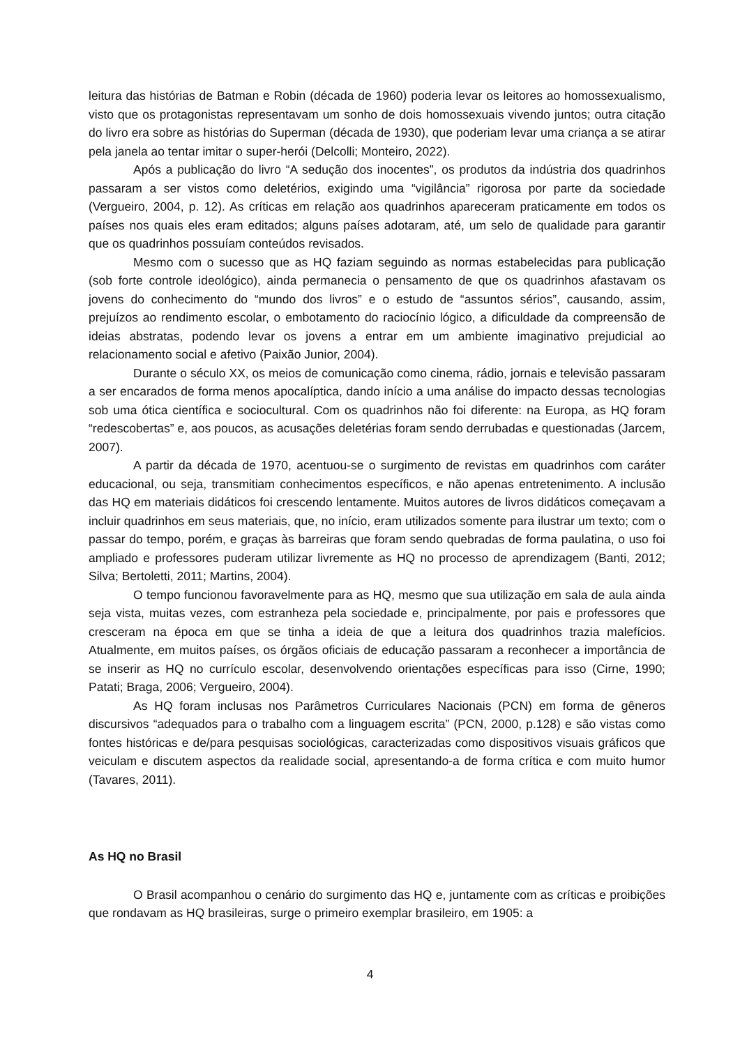leitura das histórias de Batman e Robin (década de 1960) poderia levar os leitores ao homossexualismo, visto que os protagonistas representavam um sonho de dois homossexuais vivendo juntos; outra citação do livro era sobre as histórias do Superman (década de 1930), que poderiam levar uma criança a se atirar pela janela ao tentar imitar o super-herói (Delcolli; Monteiro, 2022).
Após a publicação do livro “A sedução dos inocentes”, os produtos da indústria dos quadrinhos passaram a ser vistos como deletérios, exigindo uma “vigilância” rigorosa por parte da sociedade (Vergueiro, 2004, p. 12). As críticas em relação aos quadrinhos apareceram praticamente em todos os países nos quais eles eram editados; alguns países adotaram, até, um selo de qualidade para garantir que os quadrinhos possuíam conteúdos revisados.
Mesmo com o sucesso que as HQ faziam seguindo as normas estabelecidas para publicação (sob forte controle ideológico), ainda permanecia o pensamento de que os quadrinhos afastavam os jovens do conhecimento do “mundo dos livros” e o estudo de “assuntos sérios”, causando, assim, prejuízos ao rendimento escolar, o embotamento do raciocínio lógico, a dificuldade da compreensão de ideias abstratas, podendo levar os jovens a entrar em um ambiente imaginativo prejudicial ao relacionamento social e afetivo (Paixão Junior, 2004).
Durante o século XX, os meios de comunicação como cinema, rádio, jornais e televisão passaram a ser encarados de forma menos apocalíptica, dando início a uma análise do impacto dessas tecnologias sob uma ótica científica e sociocultural. Com os quadrinhos não foi diferente: na Europa, as HQ foram “redescobertas” e, aos poucos, as acusações deletérias foram sendo derrubadas e questionadas (Jarcem, 2007).
A partir da década de 1970, acentuou-se o surgimento de revistas em quadrinhos com caráter educacional, ou seja, transmitiam conhecimentos específicos, e não apenas entretenimento. A inclusão das HQ em materiais didáticos foi crescendo lentamente. Muitos autores de livros didáticos começavam a incluir quadrinhos em seus materiais, que, no início, eram utilizados somente para ilustrar um texto; com o passar do tempo, porém, e graças às barreiras que foram sendo quebradas de forma paulatina, o uso foi ampliado e professores puderam utilizar livremente as HQ no processo de aprendizagem (Banti, 2012; Silva; Bertoletti, 2011; Martins, 2004).
O tempo funcionou favoravelmente para as HQ, mesmo que sua utilização em sala de aula ainda seja vista, muitas vezes, com estranheza pela sociedade e, principalmente, por pais e professores que cresceram na época em que se tinha a ideia de que a leitura dos quadrinhos trazia malefícios. Atualmente, em muitos países, os órgãos oficiais de educação passaram a reconhecer a importância de se inserir as HQ no currículo escolar, desenvolvendo orientações específicas para isso (Cirne, 1990; Patati; Braga, 2006; Vergueiro, 2004).
As HQ foram inclusas nos Parâmetros Curriculares Nacionais (PCN) em forma de gêneros discursivos “adequados para o trabalho com a linguagem escrita” (PCN, 2000, p.128) e são vistas como fontes históricas e de/para pesquisas sociológicas, caracterizadas como dispositivos visuais gráficos que veiculam e discutem aspectos da realidade social, apresentando-a de forma crítica e com muito humor (Tavares, 2011).
As HQ no Brasil
O Brasil acompanhou o cenário do surgimento das HQ e, juntamente com as críticas e proibições que rondavam as HQ brasileiras, surge o primeiro exemplar brasileiro, em 1905: a
4